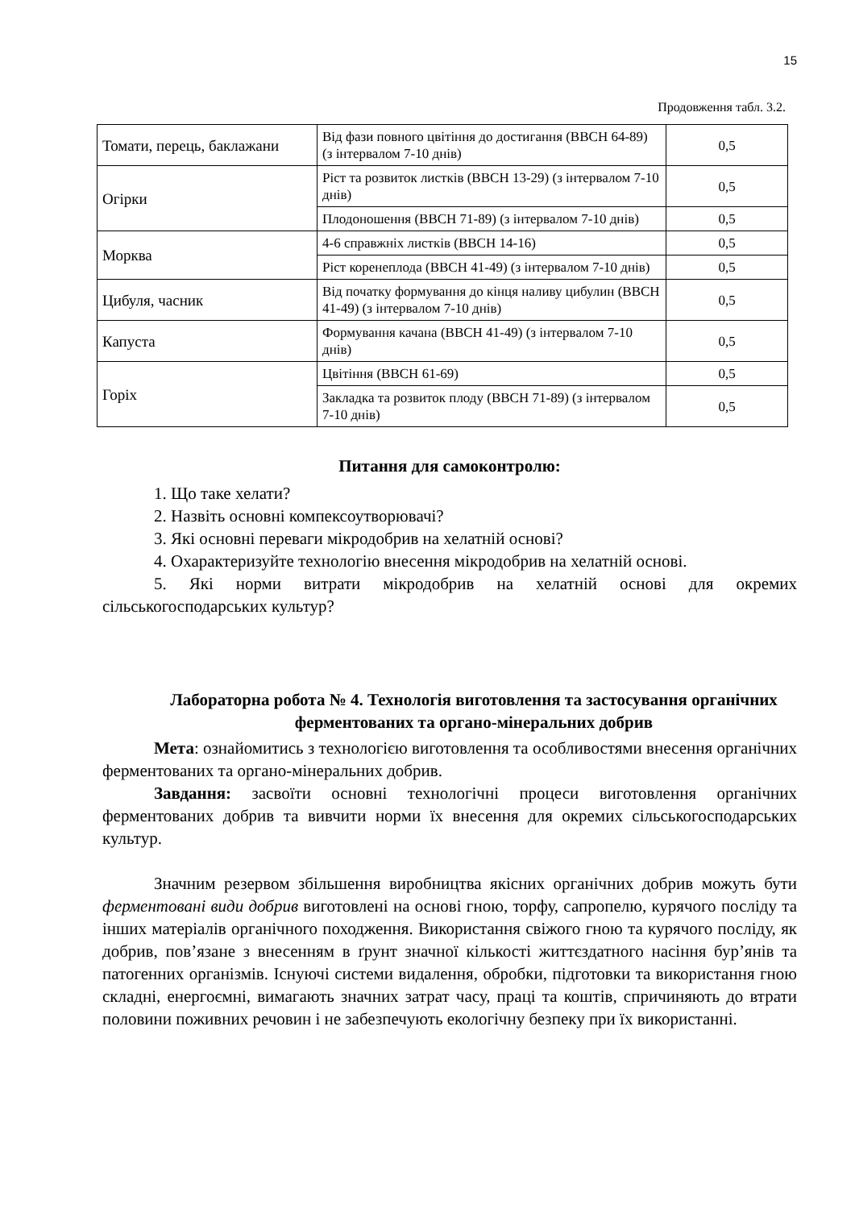15
Продовження табл. 3.2.
| Томати, перець, баклажани | Від фази повного цвітіння до достигання (BBCH 64-89) (з інтервалом 7-10 днів) | 0,5 |
| Огірки | Ріст та розвиток листків (BBCH 13-29) (з інтервалом 7-10 днів) | 0,5 |
| | Плодоношення (BBCH 71-89) (з інтервалом 7-10 днів) | 0,5 |
| Морква | 4-6 справжніх листків (BBCH 14-16) | 0,5 |
| | Ріст коренеплода (BBCH 41-49) (з інтервалом 7-10 днів) | 0,5 |
| Цибуля, часник | Від початку формування до кінця наливу цибулин (BBCH 41-49) (з інтервалом 7-10 днів) | 0,5 |
| Капуста | Формування качана (BBCH 41-49) (з інтервалом 7-10 днів) | 0,5 |
| Горіх | Цвітіння (BBCH 61-69) | 0,5 |
| | Закладка та розвиток плоду (BBCH 71-89) (з інтервалом 7-10 днів) | 0,5 |
Питання для самоконтролю:
1. Що таке хелати?
2. Назвіть основні компексоутворювачі?
3. Які основні переваги мікродобрив на хелатній основі?
4. Охарактеризуйте технологію внесення мікродобрив на хелатній основі.
5. Які норми витрати мікродобрив на хелатній основі для окремих сільськогосподарських культур?
Лабораторна робота № 4. Технологія виготовлення та застосування органічних ферментованих та органо-мінеральних добрив
Мета: ознайомитись з технологією виготовлення та особливостями внесення органічних ферментованих та органо-мінеральних добрив.
Завдання: засвоїти основні технологічні процеси виготовлення органічних ферментованих добрив та вивчити норми їх внесення для окремих сільськогосподарських культур.
Значним резервом збільшення виробництва якісних органічних добрив можуть бути ферментовані види добрив виготовлені на основі гною, торфу, сапропелю, курячого посліду та інших матеріалів органічного походження. Використання свіжого гною та курячого посліду, як добрив, пов’язане з внесенням в ґрунт значної кількості життєздатного насіння бур’янів та патогенних організмів. Існуючі системи видалення, обробки, підготовки та використання гною складні, енергоємні, вимагають значних затрат часу, праці та коштів, спричиняють до втрати половини поживних речовин і не забезпечують екологічну безпеку при їх використанні.